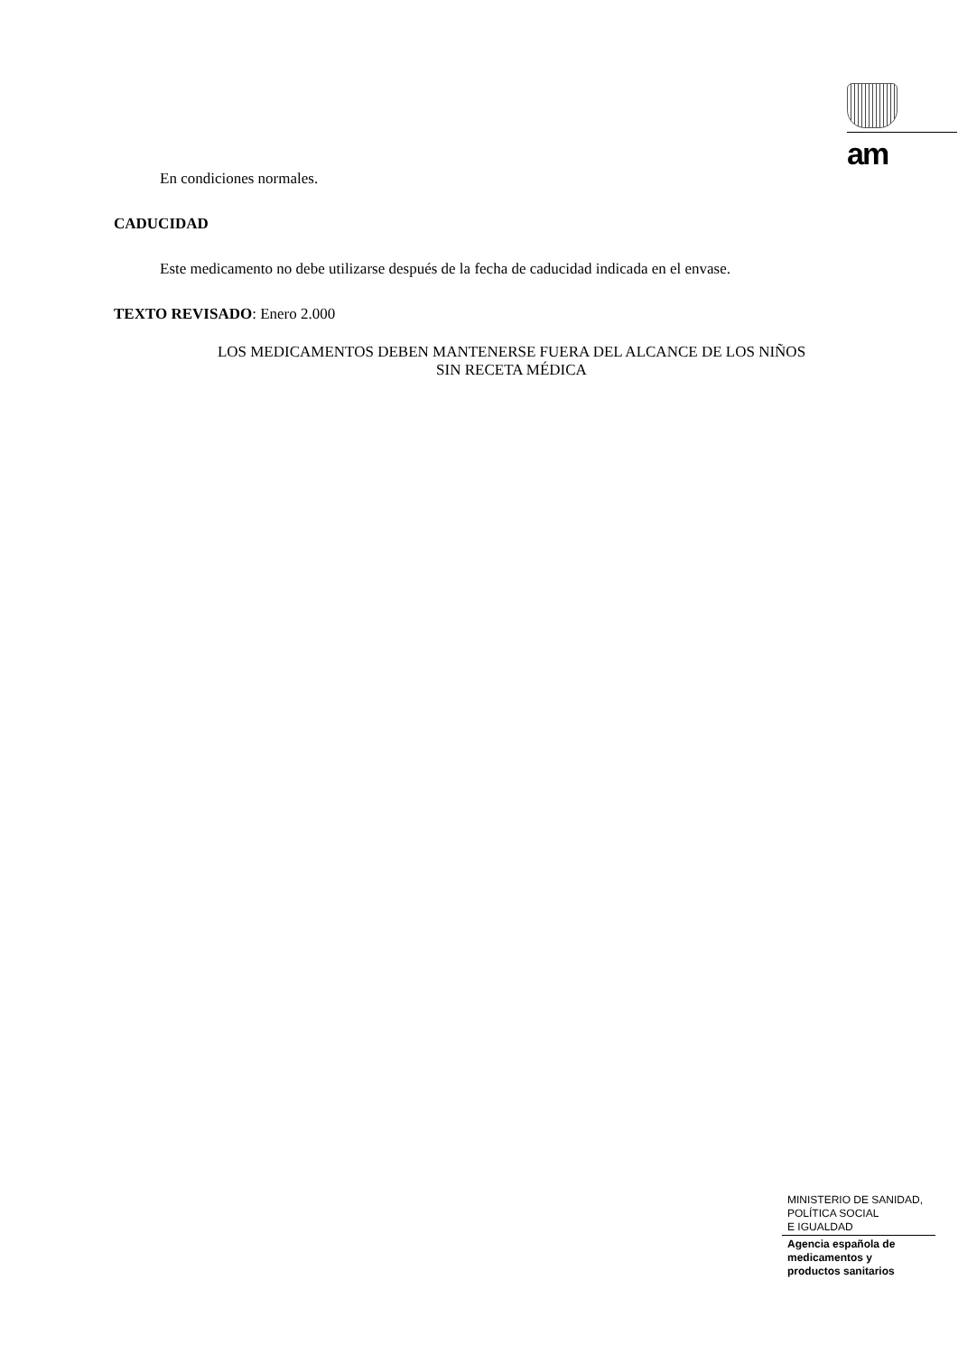am
En condiciones normales.
CADUCIDAD
Este medicamento no debe utilizarse después de la fecha de caducidad indicada en el envase.
TEXTO REVISADO: Enero 2.000
LOS MEDICAMENTOS DEBEN MANTENERSE FUERA DEL ALCANCE DE LOS NIÑOS
SIN RECETA MÉDICA
MINISTERIO DE SANIDAD,
POLÍTICA SOCIAL
E IGUALDAD
Agencia española de
medicamentos y
productos sanitarios